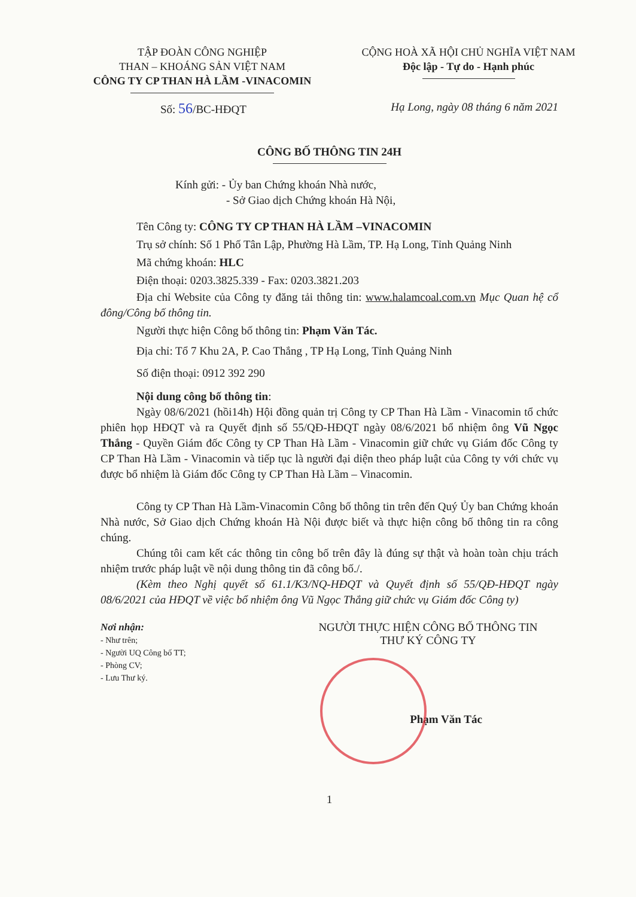TẬP ĐOÀN CÔNG NGHIỆP
THAN – KHOÁNG SẢN VIỆT NAM
CÔNG TY CP THAN HÀ LẦM -VINACOMIN
CỘNG HOÀ XÃ HỘI CHỦ NGHĨA VIỆT NAM
Độc lập - Tự do - Hạnh phúc
Số: 56/BC-HĐQT Hạ Long, ngày 08 tháng 6 năm 2021
CÔNG BỐ THÔNG TIN 24H
Kính gửi: - Ủy ban Chứng khoán Nhà nước,
- Sở Giao dịch Chứng khoán Hà Nội,
Tên Công ty: CÔNG TY CP THAN HÀ LẦM –VINACOMIN
Trụ sở chính: Số 1 Phố Tân Lập, Phường Hà Lầm, TP. Hạ Long, Tỉnh Quảng Ninh
Mã chứng khoán: HLC
Điện thoại: 0203.3825.339 - Fax: 0203.3821.203
Địa chỉ Website của Công ty đăng tải thông tin: www.halamcoal.com.vn Mục Quan hệ cổ đông/Công bố thông tin.
Người thực hiện Công bố thông tin: Phạm Văn Tác.
Địa chỉ: Tổ 7 Khu 2A, P. Cao Thắng , TP Hạ Long, Tỉnh Quảng Ninh
Số điện thoại: 0912 392 290
Nội dung công bố thông tin:
Ngày 08/6/2021 (hồi14h) Hội đồng quản trị Công ty CP Than Hà Lầm - Vinacomin tổ chức phiên họp HĐQT và ra Quyết định số 55/QĐ-HĐQT ngày 08/6/2021 bổ nhiệm ông Vũ Ngọc Thắng - Quyền Giám đốc Công ty CP Than Hà Lầm - Vinacomin giữ chức vụ Giám đốc Công ty CP Than Hà Lầm - Vinacomin và tiếp tục là người đại diện theo pháp luật của Công ty với chức vụ được bổ nhiệm là Giám đốc Công ty CP Than Hà Lầm – Vinacomin.
Công ty CP Than Hà Lầm-Vinacomin Công bố thông tin trên đến Quý Ủy ban Chứng khoán Nhà nước, Sở Giao dịch Chứng khoán Hà Nội được biết và thực hiện công bố thông tin ra công chúng.
Chúng tôi cam kết các thông tin công bố trên đây là đúng sự thật và hoàn toàn chịu trách nhiệm trước pháp luật về nội dung thông tin đã công bố./.
(Kèm theo Nghị quyết số 61.1/K3/NQ-HĐQT và Quyết định số 55/QĐ-HĐQT ngày 08/6/2021 của HĐQT về việc bổ nhiệm ông Vũ Ngọc Thắng giữ chức vụ Giám đốc Công ty)
Nơi nhận:
- Như trên;
- Người UQ Công bố TT;
- Phòng CV;
- Lưu Thư ký.
NGƯỜI THỰC HIỆN CÔNG BỐ THÔNG TIN
THƯ KÝ CÔNG TY
Phạm Văn Tác
1